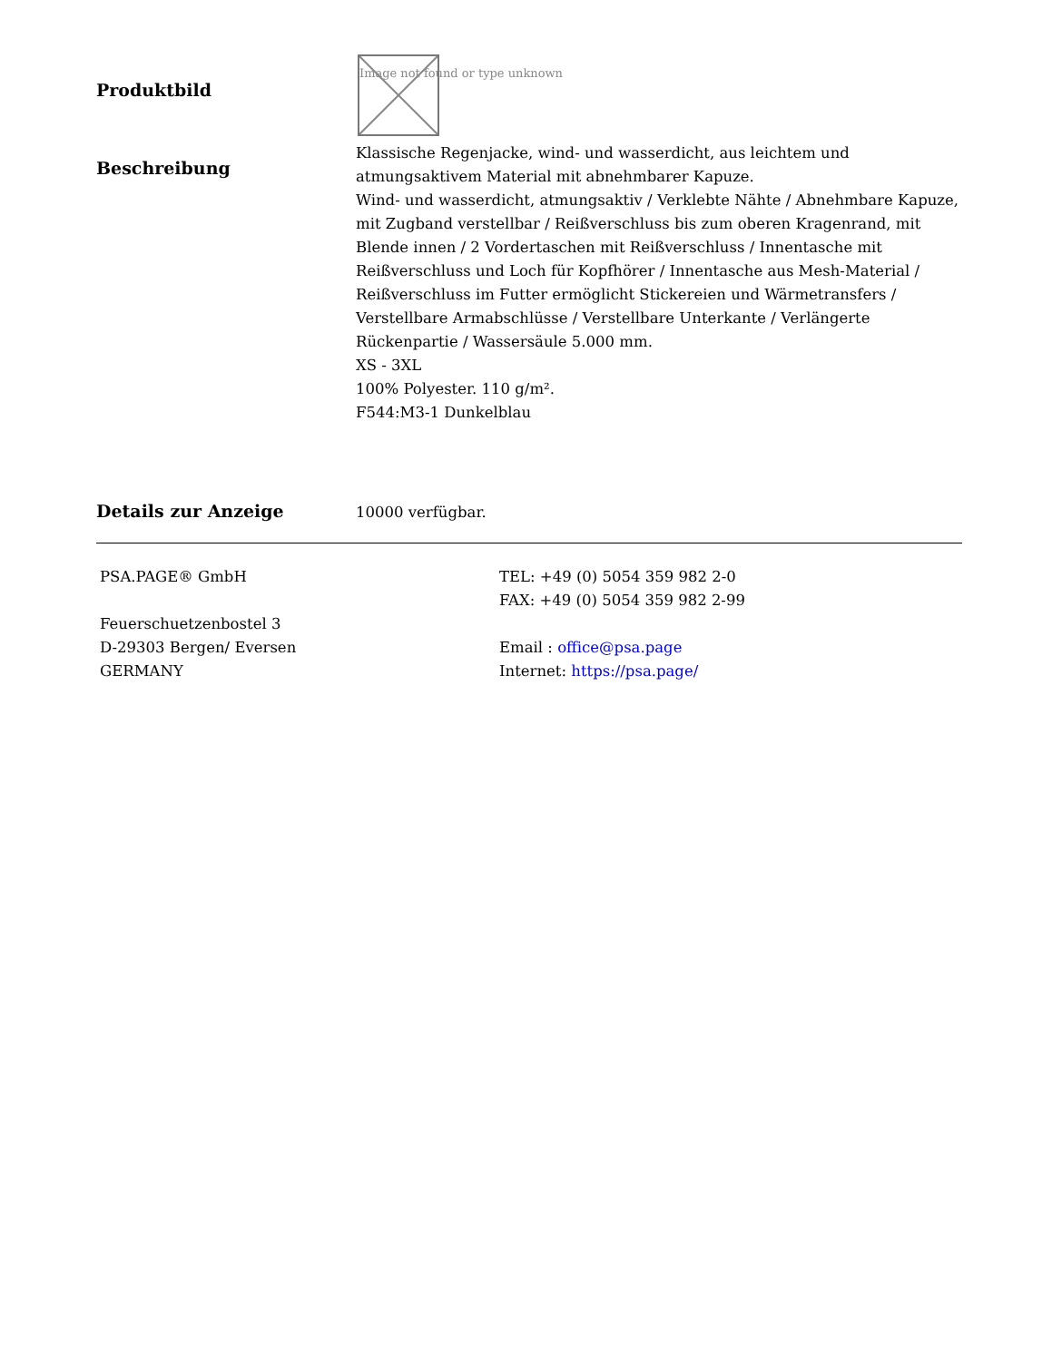Produktbild
Image not found or type unknown
Beschreibung
Klassische Regenjacke, wind- und wasserdicht, aus leichtem und atmungsaktivem Material mit abnehmbarer Kapuze.
Wind- und wasserdicht, atmungsaktiv / Verklebte Nähte / Abnehmbare Kapuze, mit Zugband verstellbar / Reißverschluss bis zum oberen Kragenrand, mit Blende innen / 2 Vordertaschen mit Reißverschluss / Innentasche mit Reißverschluss und Loch für Kopfhörer / Innentasche aus Mesh-Material / Reißverschluss im Futter ermöglicht Stickereien und Wärmetransfers / Verstellbare Armabschlüsse / Verstellbare Unterkante / Verlängerte Rückenpartie / Wassersäule 5.000 mm.
XS - 3XL
100% Polyester. 110 g/m².
F544:M3-1 Dunkelblau
Details zur Anzeige
10000 verfügbar.
PSA.PAGE® GmbH
Feuerschuetzenbostel 3
D-29303 Bergen/ Eversen
GERMANY
TEL: +49 (0) 5054 359 982 2-0
FAX: +49 (0) 5054 359 982 2-99
Email : office@psa.page
Internet: https://psa.page/